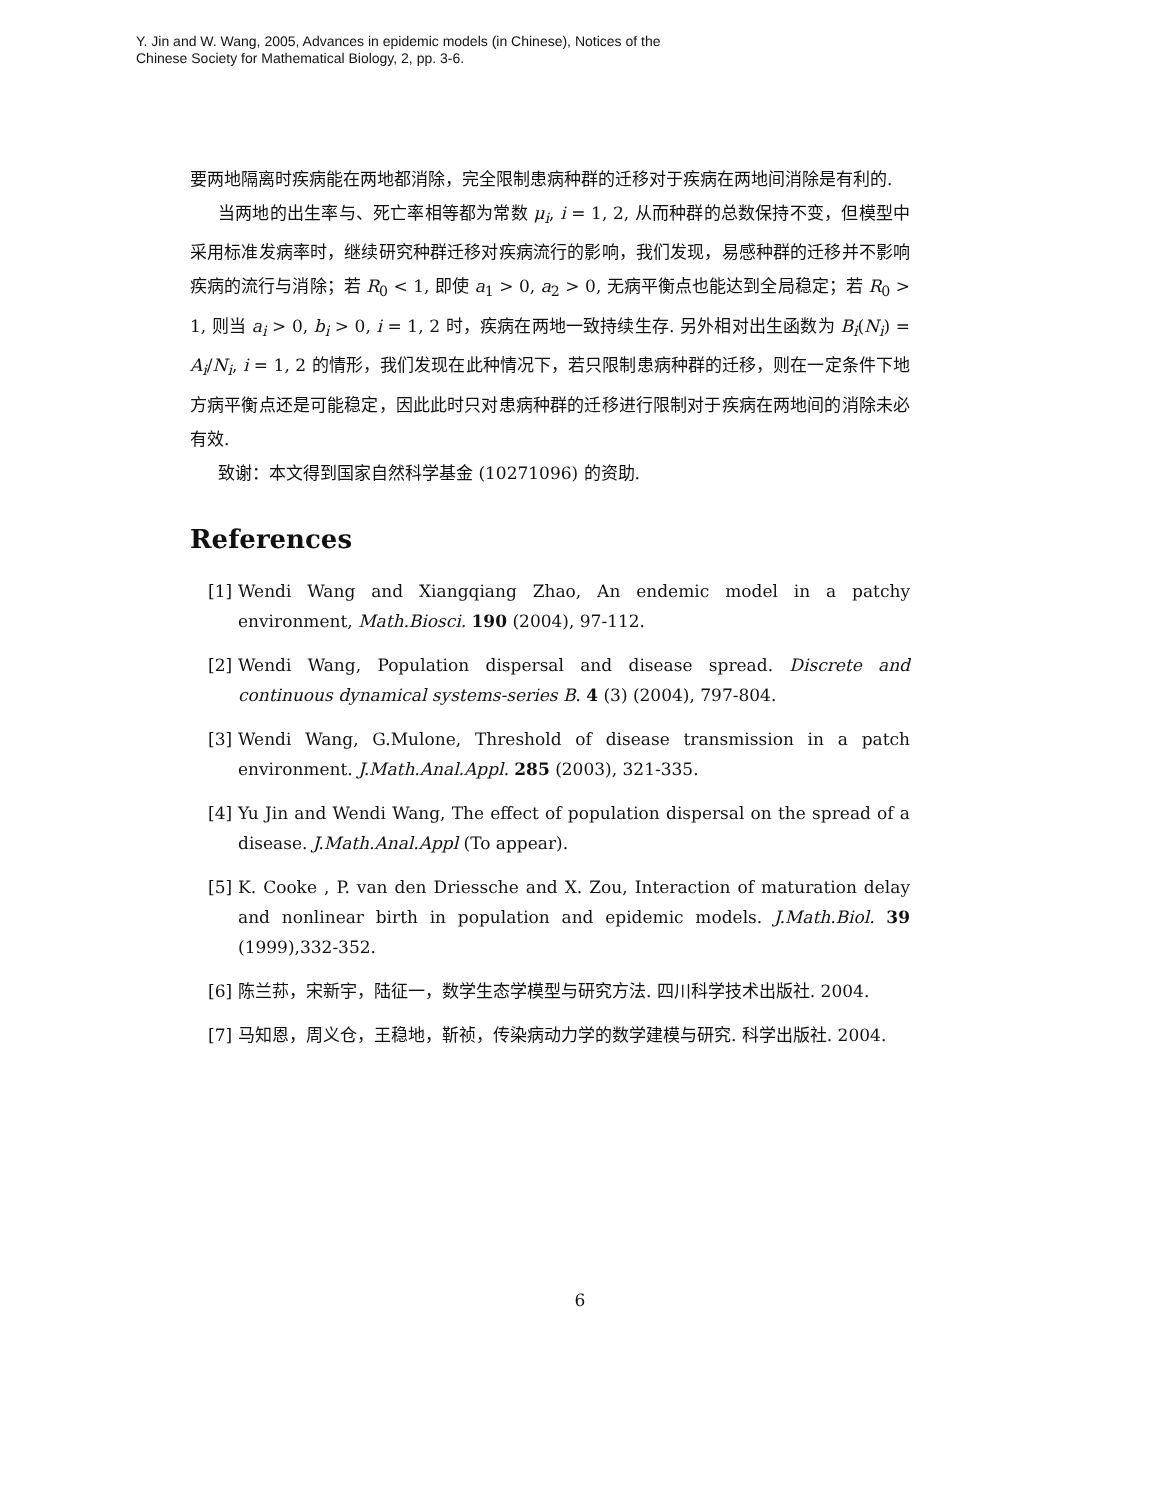Y. Jin and W. Wang, 2005, Advances in epidemic models (in Chinese), Notices of the
Chinese Society for Mathematical Biology, 2, pp. 3-6.
要两地隔离时疾病能在两地都消除，完全限制患病种群的迁移对于疾病在两地间消除是有利的.
当两地的出生率与、死亡率相等都为常数 μ<sub>i</sub>, i = 1, 2, 从而种群的总数保持不变，但模型中采用标准发病率时，继续研究种群迁移对疾病流行的影响，我们发现，易感种群的迁移并不影响疾病的流行与消除；若 R<sub>0</sub> < 1, 即使 a<sub>1</sub> > 0, a<sub>2</sub> > 0, 无病平衡点也能达到全局稳定；若 R<sub>0</sub> > 1, 则当 a<sub>i</sub> > 0, b<sub>i</sub> > 0, i = 1, 2 时，疾病在两地一致持续生存. 另外相对出生函数为 B<sub>i</sub>(N<sub>i</sub>) = A<sub>i</sub>/N<sub>i</sub>, i = 1, 2 的情形，我们发现在此种情况下，若只限制患病种群的迁移，则在一定条件下地方病平衡点还是可能稳定，因此此时只对患病种群的迁移进行限制对于疾病在两地间的消除未必有效.
致谢：本文得到国家自然科学基金 (10271096) 的资助.
References
[1] Wendi Wang and Xiangqiang Zhao, An endemic model in a patchy environment, Math.Biosci. 190 (2004), 97-112.
[2] Wendi Wang, Population dispersal and disease spread. Discrete and continuous dynamical systems-series B. 4 (3) (2004), 797-804.
[3] Wendi Wang, G.Mulone, Threshold of disease transmission in a patch environment. J.Math.Anal.Appl. 285 (2003), 321-335.
[4] Yu Jin and Wendi Wang, The effect of population dispersal on the spread of a disease. J.Math.Anal.Appl (To appear).
[5] K. Cooke , P. van den Driessche and X. Zou, Interaction of maturation delay and nonlinear birth in population and epidemic models. J.Math.Biol. 39 (1999),332-352.
[6] 陈兰荪，宋新宇，陆征一，数学生态学模型与研究方法. 四川科学技术出版社. 2004.
[7] 马知恩，周义仓，王稳地，靳祯，传染病动力学的数学建模与研究. 科学出版社. 2004.
6